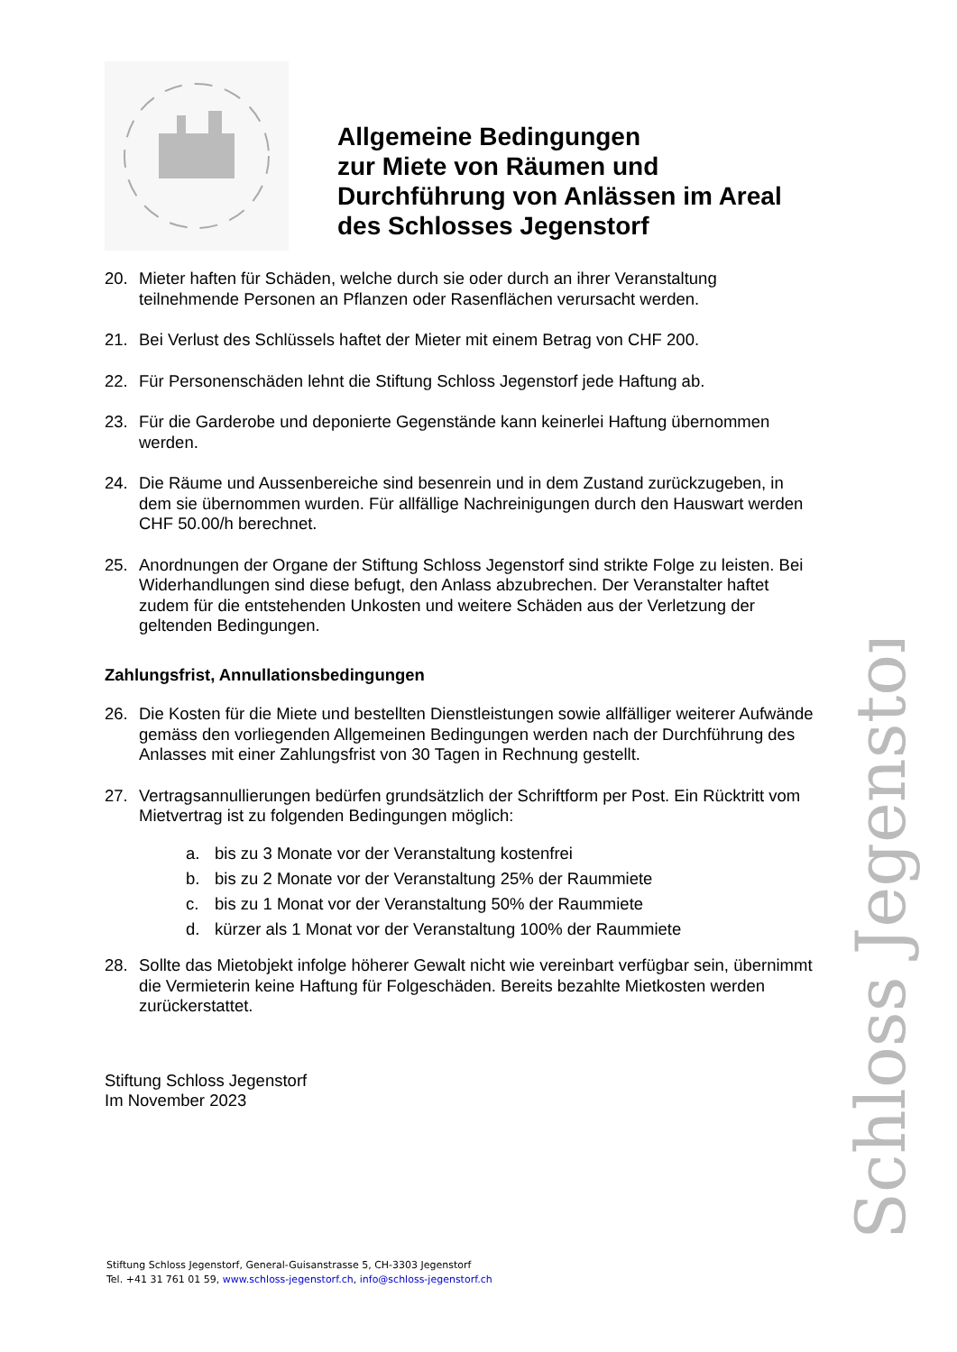Schloss Jegenstorf
Allgemeine Bedingungen
zur Miete von Räumen und
Durchführung von Anlässen im Areal
des Schlosses Jegenstorf
20. Mieter haften für Schäden, welche durch sie oder durch an ihrer Veranstaltung teilnehmende Personen an Pflanzen oder Rasenflächen verursacht werden.
21. Bei Verlust des Schlüssels haftet der Mieter mit einem Betrag von CHF 200.
22. Für Personenschäden lehnt die Stiftung Schloss Jegenstorf jede Haftung ab.
23. Für die Garderobe und deponierte Gegenstände kann keinerlei Haftung übernommen werden.
24. Die Räume und Aussenbereiche sind besenrein und in dem Zustand zurückzugeben, in dem sie übernommen wurden. Für allfällige Nachreinigungen durch den Hauswart werden CHF 50.00/h berechnet.
25. Anordnungen der Organe der Stiftung Schloss Jegenstorf sind strikte Folge zu leisten. Bei Widerhandlungen sind diese befugt, den Anlass abzubrechen. Der Veranstalter haftet zudem für die entstehenden Unkosten und weitere Schäden aus der Verletzung der geltenden Bedingungen.
Zahlungsfrist, Annullationsbedingungen
26. Die Kosten für die Miete und bestellten Dienstleistungen sowie allfälliger weiterer Aufwände gemäss den vorliegenden Allgemeinen Bedingungen werden nach der Durchführung des Anlasses mit einer Zahlungsfrist von 30 Tagen in Rechnung gestellt.
27. Vertragsannullierungen bedürfen grundsätzlich der Schriftform per Post. Ein Rücktritt vom Mietvertrag ist zu folgenden Bedingungen möglich:
a. bis zu 3 Monate vor der Veranstaltung kostenfrei
b. bis zu 2 Monate vor der Veranstaltung 25% der Raummiete
c. bis zu 1 Monat vor der Veranstaltung 50% der Raummiete
d. kürzer als 1 Monat vor der Veranstaltung 100% der Raummiete
28. Sollte das Mietobjekt infolge höherer Gewalt nicht wie vereinbart verfügbar sein, übernimmt die Vermieterin keine Haftung für Folgeschäden. Bereits bezahlte Mietkosten werden zurückerstattet.
Stiftung Schloss Jegenstorf
Im November 2023
Stiftung Schloss Jegenstorf, General-Guisanstrasse 5, CH-3303 Jegenstorf
Tel. +41 31 761 01 59, www.schloss-jegenstorf.ch, info@schloss-jegenstorf.ch